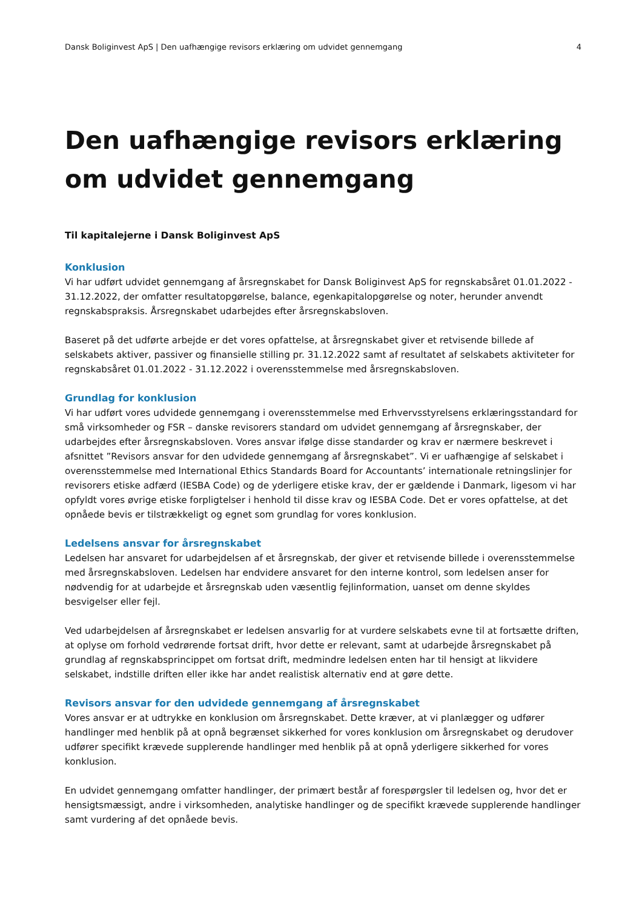Dansk Boliginvest ApS | Den uafhængige revisors erklæring om udvidet gennemgang 4
Den uafhængige revisors erklæring om udvidet gennemgang
Til kapitalejerne i Dansk Boliginvest ApS
Konklusion
Vi har udført udvidet gennemgang af årsregnskabet for Dansk Boliginvest ApS for regnskabsåret 01.01.2022 - 31.12.2022, der omfatter resultatopgørelse, balance, egenkapitalopgørelse og noter, herunder anvendt regnskabspraksis. Årsregnskabet udarbejdes efter årsregnskabsloven.
Baseret på det udførte arbejde er det vores opfattelse, at årsregnskabet giver et retvisende billede af selskabets aktiver, passiver og finansielle stilling pr. 31.12.2022 samt af resultatet af selskabets aktiviteter for regnskabsåret 01.01.2022 - 31.12.2022 i overensstemmelse med årsregnskabsloven.
Grundlag for konklusion
Vi har udført vores udvidede gennemgang i overensstemmelse med Erhvervsstyrelsens erklæringsstandard for små virksomheder og FSR – danske revisorers standard om udvidet gennemgang af årsregnskaber, der udarbejdes efter årsregnskabsloven. Vores ansvar ifølge disse standarder og krav er nærmere beskrevet i afsnittet ”Revisors ansvar for den udvidede gennemgang af årsregnskabet”. Vi er uafhængige af selskabet i overensstemmelse med International Ethics Standards Board for Accountants’ internationale retningslinjer for revisorers etiske adfærd (IESBA Code) og de yderligere etiske krav, der er gældende i Danmark, ligesom vi har opfyldt vores øvrige etiske forpligtelser i henhold til disse krav og IESBA Code. Det er vores opfattelse, at det opnåede bevis er tilstrækkeligt og egnet som grundlag for vores konklusion.
Ledelsens ansvar for årsregnskabet
Ledelsen har ansvaret for udarbejdelsen af et årsregnskab, der giver et retvisende billede i overensstemmelse med årsregnskabsloven. Ledelsen har endvidere ansvaret for den interne kontrol, som ledelsen anser for nødvendig for at udarbejde et årsregnskab uden væsentlig fejlinformation, uanset om denne skyldes besvigelser eller fejl.
Ved udarbejdelsen af årsregnskabet er ledelsen ansvarlig for at vurdere selskabets evne til at fortsætte driften, at oplyse om forhold vedrørende fortsat drift, hvor dette er relevant, samt at udarbejde årsregnskabet på grundlag af regnskabsprincippet om fortsat drift, medmindre ledelsen enten har til hensigt at likvidere selskabet, indstille driften eller ikke har andet realistisk alternativ end at gøre dette.
Revisors ansvar for den udvidede gennemgang af årsregnskabet
Vores ansvar er at udtrykke en konklusion om årsregnskabet. Dette kræver, at vi planlægger og udfører handlinger med henblik på at opnå begrænset sikkerhed for vores konklusion om årsregnskabet og derudover udfører specifikt krævede supplerende handlinger med henblik på at opnå yderligere sikkerhed for vores konklusion.
En udvidet gennemgang omfatter handlinger, der primært består af forespørgsler til ledelsen og, hvor det er hensigtsmæssigt, andre i virksomheden, analytiske handlinger og de specifikt krævede supplerende handlinger samt vurdering af det opnåede bevis.